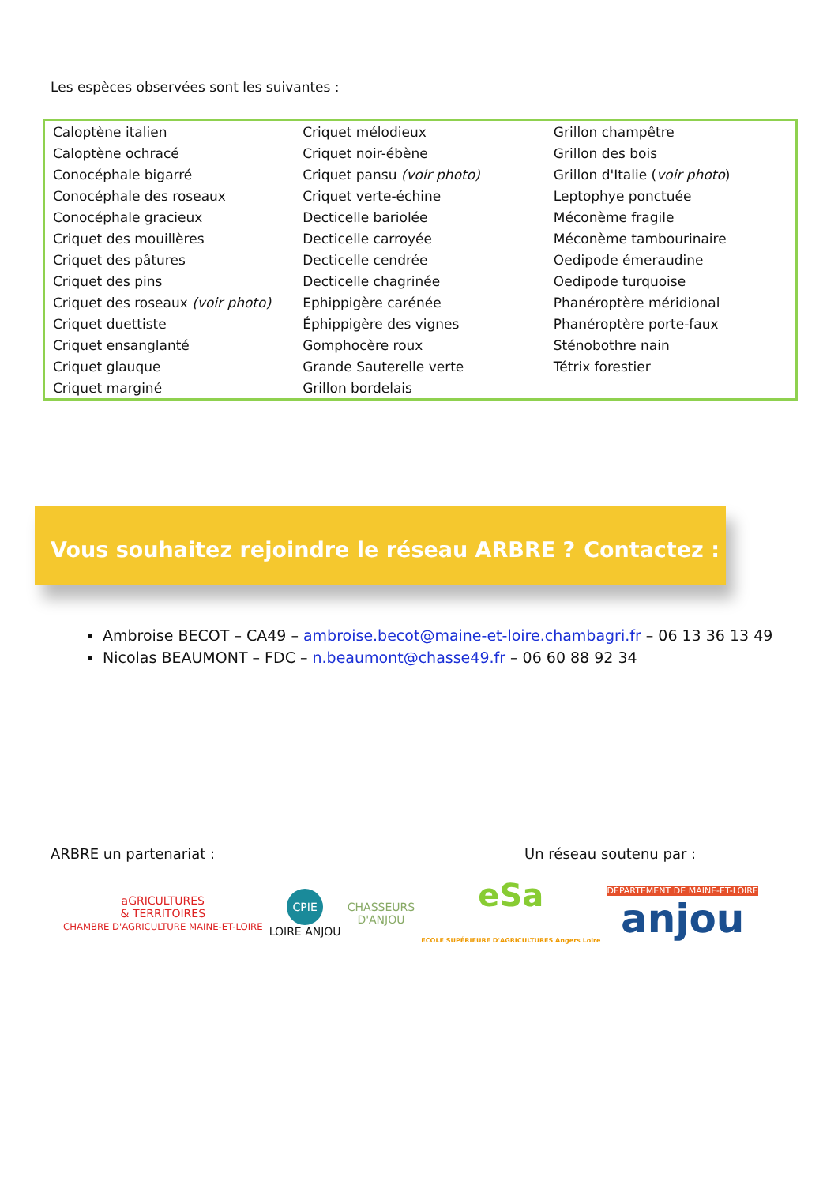Les espèces observées sont les suivantes :
| Caloptène italien | Criquet mélodieux | Grillon champêtre |
| Caloptène ochracé | Criquet noir-ébène | Grillon des bois |
| Conocéphale bigarré | Criquet pansu (voir photo) | Grillon d'Italie ( voir photo ) |
| Conocéphale des roseaux | Criquet verte-échine | Leptophye ponctuée |
| Conocéphale gracieux | Decticelle bariolée | Méconème fragile |
| Criquet des mouillères | Decticelle carroyée | Méconème tambourinaire |
| Criquet des pâtures | Decticelle cendrée | Oedipode émeraudine |
| Criquet des pins | Decticelle chagrinée | Oedipode turquoise |
| Criquet des roseaux (voir photo) | Ephippigère carénée | Phanéroptère méridional |
| Criquet duettiste | Éphippigère des vignes | Phanéroptère porte-faux |
| Criquet ensanglanté | Gomphocère roux | Sténobothre nain |
| Criquet glauque | Grande Sauterelle verte | Tétrix forestier |
| Criquet marginé | Grillon bordelais | |
Vous souhaitez rejoindre le réseau ARBRE ? Contactez :
Ambroise BECOT – CA49 – ambroise.becot@maine-et-loire.chambagri.fr – 06 13 36 13 49
Nicolas BEAUMONT – FDC – n.beaumont@chasse49.fr – 06 60 88 92 34
ARBRE un partenariat : Un réseau soutenu par :
aGRICULTURES
& TERRITOIRES
CHAMBRE D'AGRICULTURE MAINE-ET-LOIRE
CPIE
LOIRE ANJOU
CHASSEURS
D'ANJOU
eSa
ECOLE SUPÉRIEURE D'AGRICULTURES Angers Loire
DÉPARTEMENT DE MAINE-ET-LOIRE
anjou